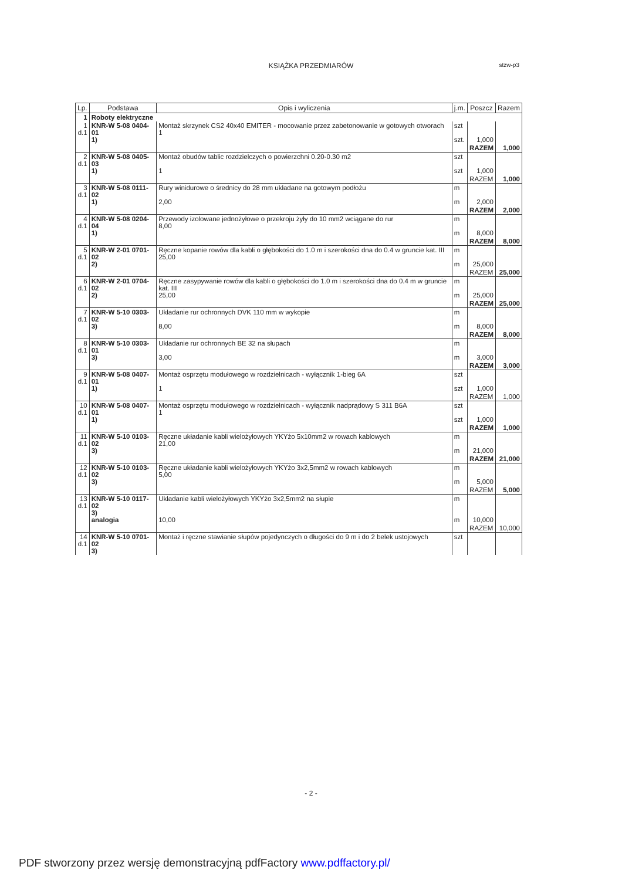KSIĄŻKA PRZEDMIARÓW
stzw-p3
| Lp. | Podstawa | Opis i wyliczenia | j.m. | Poszcz | Razem |
| --- | --- | --- | --- | --- | --- |
| 1 | Roboty elektryczne | | | | |
| 1 d.1 | KNR-W 5-08 0404-01 1) | Montaż skrzynek CS2 40x40 EMITER - mocowanie przez zabetonowanie w gotowych otworach 1 | szt szt. | 1,000 | |
| | | | | RAZEM | 1,000 |
| 2 d.1 | KNR-W 5-08 0405-03 1) | Montaż obudów tablic rozdzielczych o powierzchni 0.20-0.30 m2 1 | szt szt | 1,000 | |
| | | | | RAZEM | 1,000 |
| 3 d.1 | KNR-W 5-08 0111-02 1) | Rury winidurowe o średnicy do 28 mm układane na gotowym podłożu 2,00 | m m | 2,000 | |
| | | | | RAZEM | 2,000 |
| 4 d.1 | KNR-W 5-08 0204-04 1) | Przewody izolowane jednożyłowe o przekroju żyły do 10 mm2 wciągane do rur 8,00 | m m | 8,000 | |
| | | | | RAZEM | 8,000 |
| 5 d.1 | KNR-W 2-01 0701-02 2) | Ręczne kopanie rowów dla kabli o głębokości do 1.0 m i szerokości dna do 0.4 w gruncie kat. III 25,00 | m m | 25,000 | |
| | | | | RAZEM | 25,000 |
| 6 d.1 | KNR-W 2-01 0704-02 2) | Ręczne zasypywanie rowów dla kabli o głębokości do 1.0 m i szerokości dna do 0.4 m w gruncie kat. III 25,00 | m m | 25,000 | |
| | | | | RAZEM | 25,000 |
| 7 d.1 | KNR-W 5-10 0303-02 3) | Układanie rur ochronnych DVK 110 mm w wykopie 8,00 | m m | 8,000 | |
| | | | | RAZEM | 8,000 |
| 8 d.1 | KNR-W 5-10 0303-01 3) | Układanie rur ochronnych BE 32 na słupach 3,00 | m m | 3,000 | |
| | | | | RAZEM | 3,000 |
| 9 d.1 | KNR-W 5-08 0407-01 1) | Montaż osprzętu modułowego w rozdzielnicach - wyłącznik 1-bieg 6A 1 | szt szt | 1,000 | |
| | | | | RAZEM | 1,000 |
| 10 d.1 | KNR-W 5-08 0407-01 1) | Montaż osprzętu modułowego w rozdzielnicach - wyłącznik nadprądowy S 311 B6A 1 | szt szt | 1,000 | |
| | | | | RAZEM | 1,000 |
| 11 d.1 | KNR-W 5-10 0103-02 3) | Ręczne układanie kabli wielożyłowych YKYżo 5x10mm2 w rowach kablowych 21,00 | m m | 21,000 | |
| | | | | RAZEM | 21,000 |
| 12 d.1 | KNR-W 5-10 0103-02 3) | Ręczne układanie kabli wielożyłowych YKYżo 3x2,5mm2 w rowach kablowych 5,00 | m m | 5,000 | |
| | | | | RAZEM | 5,000 |
| 13 d.1 | KNR-W 5-10 0117-02 3) analogia | Układanie kabli wielożyłowych YKYżo 3x2,5mm2 na słupie 10,00 | m m | 10,000 | |
| | | | | RAZEM | 10,000 |
| 14 d.1 | KNR-W 5-10 0701-02 3) | Montaż i ręczne stawianie słupów pojedynczych o długości do 9 m i do 2 belek ustojowych | szt | | |
- 2 -
PDF stworzony przez wersję demonstracyjną pdfFactory www.pdffactory.pl/